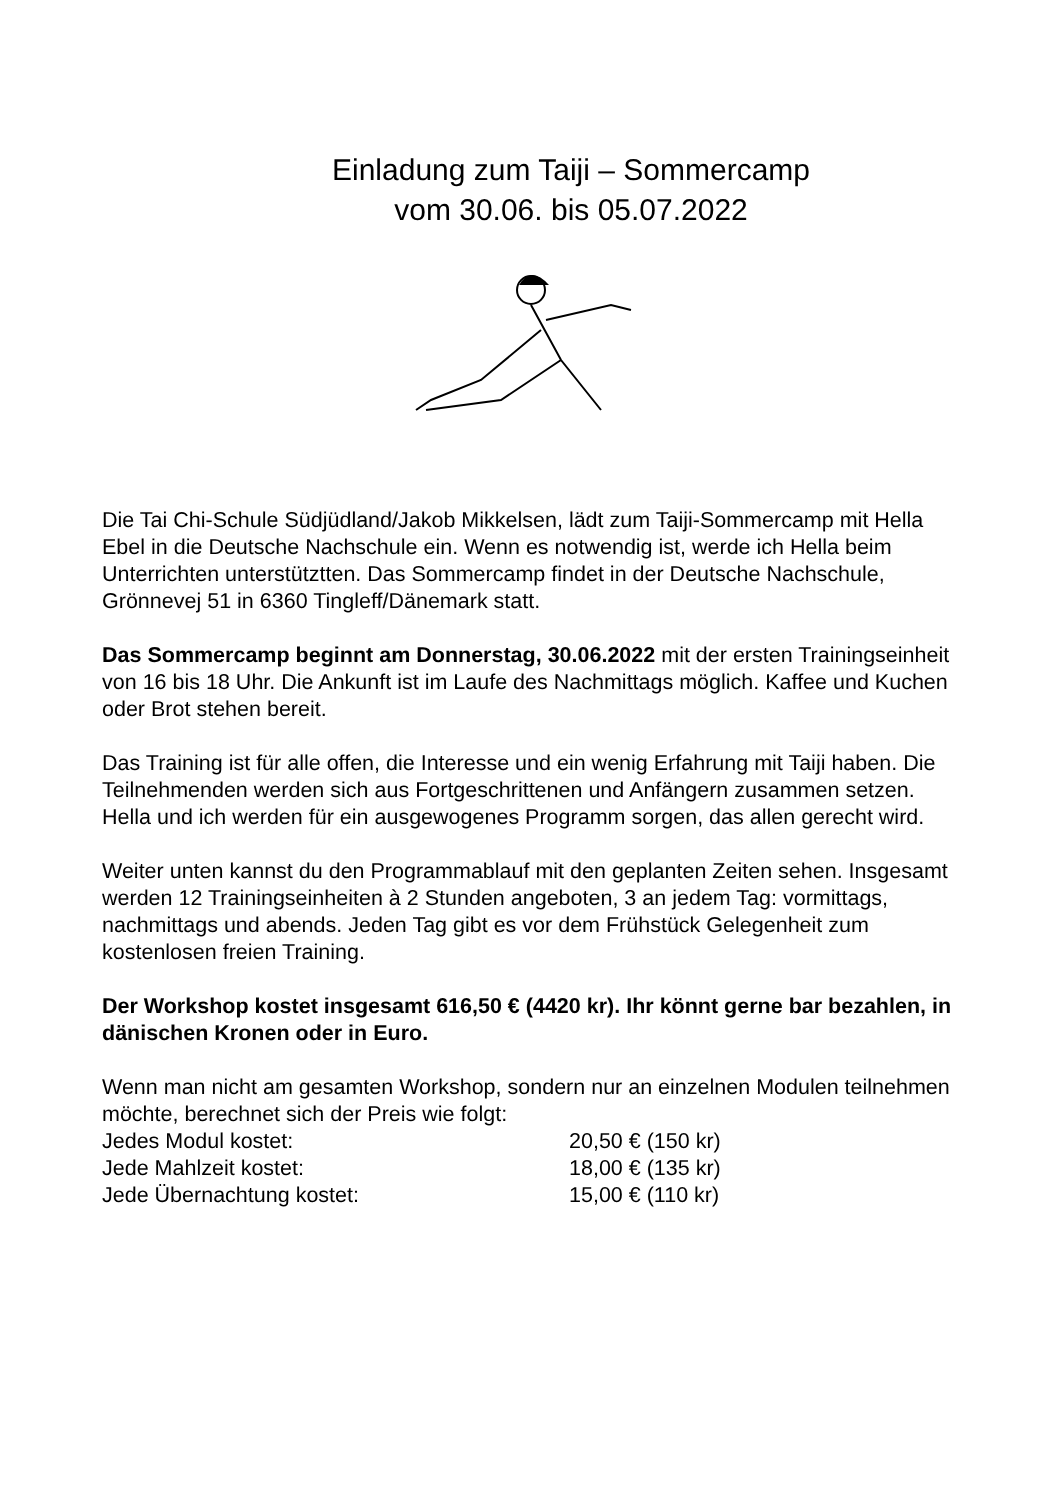Einladung zum Taiji – Sommercamp
vom 30.06. bis 05.07.2022
Die Tai Chi-Schule Südjüdland/Jakob Mikkelsen, lädt zum Taiji-Sommercamp mit Hella Ebel in die Deutsche Nachschule ein. Wenn es notwendig ist, werde ich Hella beim Unterrichten unterstütztten. Das Sommercamp findet in der Deutsche Nachschule, Grönnevej 51 in 6360 Tingleff/Dänemark statt.
Das Sommercamp beginnt am Donnerstag, 30.06.2022 mit der ersten Trainingseinheit von 16 bis 18 Uhr. Die Ankunft ist im Laufe des Nachmittags möglich. Kaffee und Kuchen oder Brot stehen bereit.
Das Training ist für alle offen, die Interesse und ein wenig Erfahrung mit Taiji haben. Die Teilnehmenden werden sich aus Fortgeschrittenen und Anfängern zusammen setzen. Hella und ich werden für ein ausgewogenes Programm sorgen, das allen gerecht wird.
Weiter unten kannst du den Programmablauf mit den geplanten Zeiten sehen. Insgesamt werden 12 Trainingseinheiten à 2 Stunden angeboten, 3 an jedem Tag: vormittags, nachmittags und abends. Jeden Tag gibt es vor dem Frühstück Gelegenheit zum kostenlosen freien Training.
Der Workshop kostet insgesamt 616,50 € (4420 kr). Ihr könnt gerne bar bezahlen, in dänischen Kronen oder in Euro.
Wenn man nicht am gesamten Workshop, sondern nur an einzelnen Modulen teilnehmen möchte, berechnet sich der Preis wie folgt:
Jedes Modul kostet: 20,50 € (150 kr)
Jede Mahlzeit kostet: 18,00 € (135 kr)
Jede Übernachtung kostet: 15,00 € (110 kr)